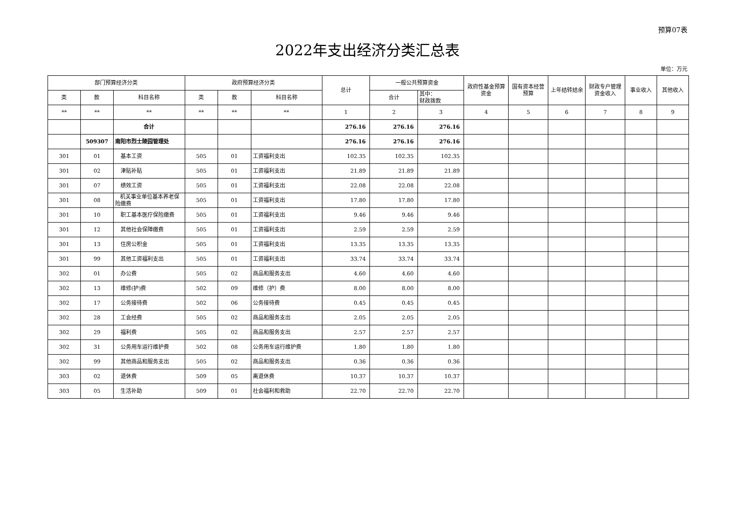预算07表
2022年支出经济分类汇总表
单位：万元
| 部门预算经济分类 | | | 政府预算经济分类 | | | 总计 | 一般公共预算资金 | | 政府性基金预算资金 | 国有资本经营预算 | 上年结转结余 | 财政专户管理资金收入 | 事业收入 | 其他收入 |
| --- | --- | --- | --- | --- | --- | --- | --- | --- | --- | --- | --- | --- | --- | --- |
| 类 | 款 | 科目名称 | 类 | 款 | 科目名称 | | 合计 | 其中： 财政拨款 | | | | | | |
| ** | ** | ** | ** | ** | ** | 1 | 2 | 3 | 4 | 5 | 6 | 7 | 8 | 9 |
| | | 合计 | | | | 276.16 | 276.16 | 276.16 | | | | | | |
| | 509307 | 南阳市烈士陵园管理处 | | | | 276.16 | 276.16 | 276.16 | | | | | | |
| 301 | 01 | 基本工资 | 505 | 01 | 工资福利支出 | 102.35 | 102.35 | 102.35 | | | | | | |
| 301 | 02 | 津贴补贴 | 505 | 01 | 工资福利支出 | 21.89 | 21.89 | 21.89 | | | | | | |
| 301 | 07 | 绩效工资 | 505 | 01 | 工资福利支出 | 22.08 | 22.08 | 22.08 | | | | | | |
| 301 | 08 | 机关事业单位基本养老保险缴费 | 505 | 01 | 工资福利支出 | 17.80 | 17.80 | 17.80 | | | | | | |
| 301 | 10 | 职工基本医疗保险缴费 | 505 | 01 | 工资福利支出 | 9.46 | 9.46 | 9.46 | | | | | | |
| 301 | 12 | 其他社会保障缴费 | 505 | 01 | 工资福利支出 | 2.59 | 2.59 | 2.59 | | | | | | |
| 301 | 13 | 住房公积金 | 505 | 01 | 工资福利支出 | 13.35 | 13.35 | 13.35 | | | | | | |
| 301 | 99 | 其他工资福利支出 | 505 | 01 | 工资福利支出 | 33.74 | 33.74 | 33.74 | | | | | | |
| 302 | 01 | 办公费 | 505 | 02 | 商品和服务支出 | 4.60 | 4.60 | 4.60 | | | | | | |
| 302 | 13 | 维修(护)费 | 502 | 09 | 维修（护）费 | 8.00 | 8.00 | 8.00 | | | | | | |
| 302 | 17 | 公务接待费 | 502 | 06 | 公务接待费 | 0.45 | 0.45 | 0.45 | | | | | | |
| 302 | 28 | 工会经费 | 505 | 02 | 商品和服务支出 | 2.05 | 2.05 | 2.05 | | | | | | |
| 302 | 29 | 福利费 | 505 | 02 | 商品和服务支出 | 2.57 | 2.57 | 2.57 | | | | | | |
| 302 | 31 | 公务用车运行维护费 | 502 | 08 | 公务用车运行维护费 | 1.80 | 1.80 | 1.80 | | | | | | |
| 302 | 99 | 其他商品和服务支出 | 505 | 02 | 商品和服务支出 | 0.36 | 0.36 | 0.36 | | | | | | |
| 303 | 02 | 退休费 | 509 | 05 | 离退休费 | 10.37 | 10.37 | 10.37 | | | | | | |
| 303 | 05 | 生活补助 | 509 | 01 | 社会福利和救助 | 22.70 | 22.70 | 22.70 | | | | | | |